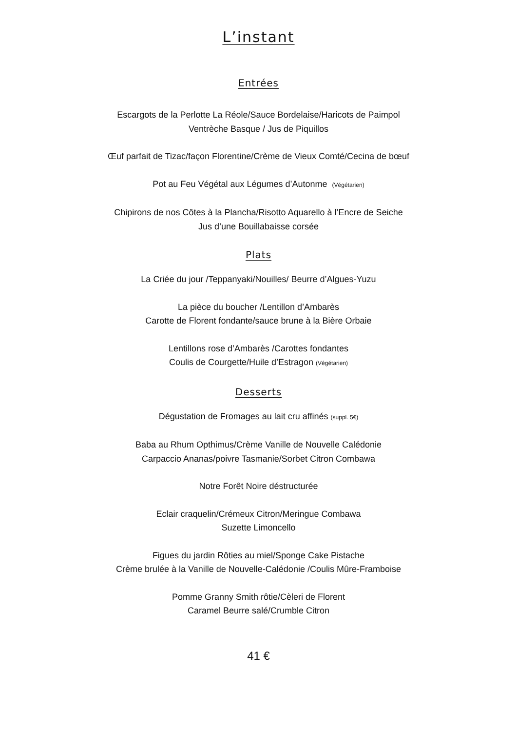L’instant
Entrées
Escargots de la Perlotte La Réole/Sauce Bordelaise/Haricots de Paimpol
Ventrèche Basque / Jus de Piquillos
Œuf parfait de Tizac/façon Florentine/Crème de Vieux Comté/Cecina de bœuf
Pot au Feu Végétal aux Légumes d’Autonme (Végétarien)
Chipirons de nos Côtes à la Plancha/Risotto Aquarello à l’Encre de Seiche
Jus d’une Bouillabaisse corsée
Plats
La Criée du jour /Teppanyaki/Nouilles/ Beurre d’Algues-Yuzu
La pièce du boucher /Lentillon d’Ambarès
Carotte de Florent fondante/sauce brune à la Bière Orbaie
Lentillons rose d’Ambarès /Carottes fondantes
Coulis de Courgette/Huile d’Estragon (Végétarien)
Desserts
Dégustation de Fromages au lait cru affinés (suppl. 5€)
Baba au Rhum Opthimus/Crème Vanille de Nouvelle Calédonie
Carpaccio Ananas/poivre Tasmanie/Sorbet Citron Combawa
Notre Forêt Noire déstructurée
Eclair craquelin/Crémeux Citron/Meringue Combawa
Suzette Limoncello
Figues du jardin Rôties au miel/Sponge Cake Pistache
Crème brulée à la Vanille de Nouvelle-Calédonie /Coulis Mûre-Framboise
Pomme Granny Smith rôtie/Cèleri de Florent
Caramel Beurre salé/Crumble Citron
41 €